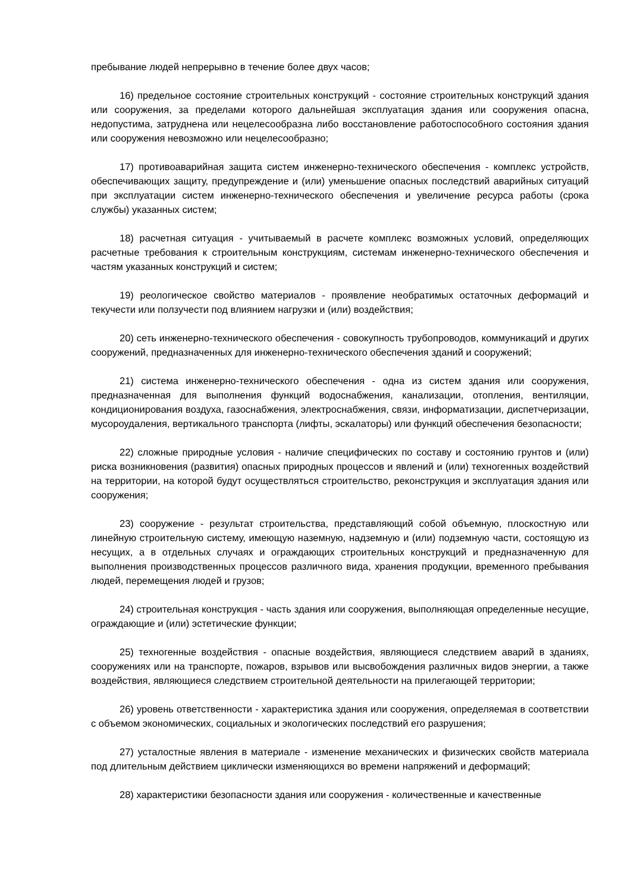пребывание людей непрерывно в течение более двух часов;
16) предельное состояние строительных конструкций - состояние строительных конструкций здания или сооружения, за пределами которого дальнейшая эксплуатация здания или сооружения опасна, недопустима, затруднена или нецелесообразна либо восстановление работоспособного состояния здания или сооружения невозможно или нецелесообразно;
17) противоаварийная защита систем инженерно-технического обеспечения - комплекс устройств, обеспечивающих защиту, предупреждение и (или) уменьшение опасных последствий аварийных ситуаций при эксплуатации систем инженерно-технического обеспечения и увеличение ресурса работы (срока службы) указанных систем;
18) расчетная ситуация - учитываемый в расчете комплекс возможных условий, определяющих расчетные требования к строительным конструкциям, системам инженерно-технического обеспечения и частям указанных конструкций и систем;
19) реологическое свойство материалов - проявление необратимых остаточных деформаций и текучести или ползучести под влиянием нагрузки и (или) воздействия;
20) сеть инженерно-технического обеспечения - совокупность трубопроводов, коммуникаций и других сооружений, предназначенных для инженерно-технического обеспечения зданий и сооружений;
21) система инженерно-технического обеспечения - одна из систем здания или сооружения, предназначенная для выполнения функций водоснабжения, канализации, отопления, вентиляции, кондиционирования воздуха, газоснабжения, электроснабжения, связи, информатизации, диспетчеризации, мусороудаления, вертикального транспорта (лифты, эскалаторы) или функций обеспечения безопасности;
22) сложные природные условия - наличие специфических по составу и состоянию грунтов и (или) риска возникновения (развития) опасных природных процессов и явлений и (или) техногенных воздействий на территории, на которой будут осуществляться строительство, реконструкция и эксплуатация здания или сооружения;
23) сооружение - результат строительства, представляющий собой объемную, плоскостную или линейную строительную систему, имеющую наземную, надземную и (или) подземную части, состоящую из несущих, а в отдельных случаях и ограждающих строительных конструкций и предназначенную для выполнения производственных процессов различного вида, хранения продукции, временного пребывания людей, перемещения людей и грузов;
24) строительная конструкция - часть здания или сооружения, выполняющая определенные несущие, ограждающие и (или) эстетические функции;
25) техногенные воздействия - опасные воздействия, являющиеся следствием аварий в зданиях, сооружениях или на транспорте, пожаров, взрывов или высвобождения различных видов энергии, а также воздействия, являющиеся следствием строительной деятельности на прилегающей территории;
26) уровень ответственности - характеристика здания или сооружения, определяемая в соответствии с объемом экономических, социальных и экологических последствий его разрушения;
27) усталостные явления в материале - изменение механических и физических свойств материала под длительным действием циклически изменяющихся во времени напряжений и деформаций;
28) характеристики безопасности здания или сооружения - количественные и качественные